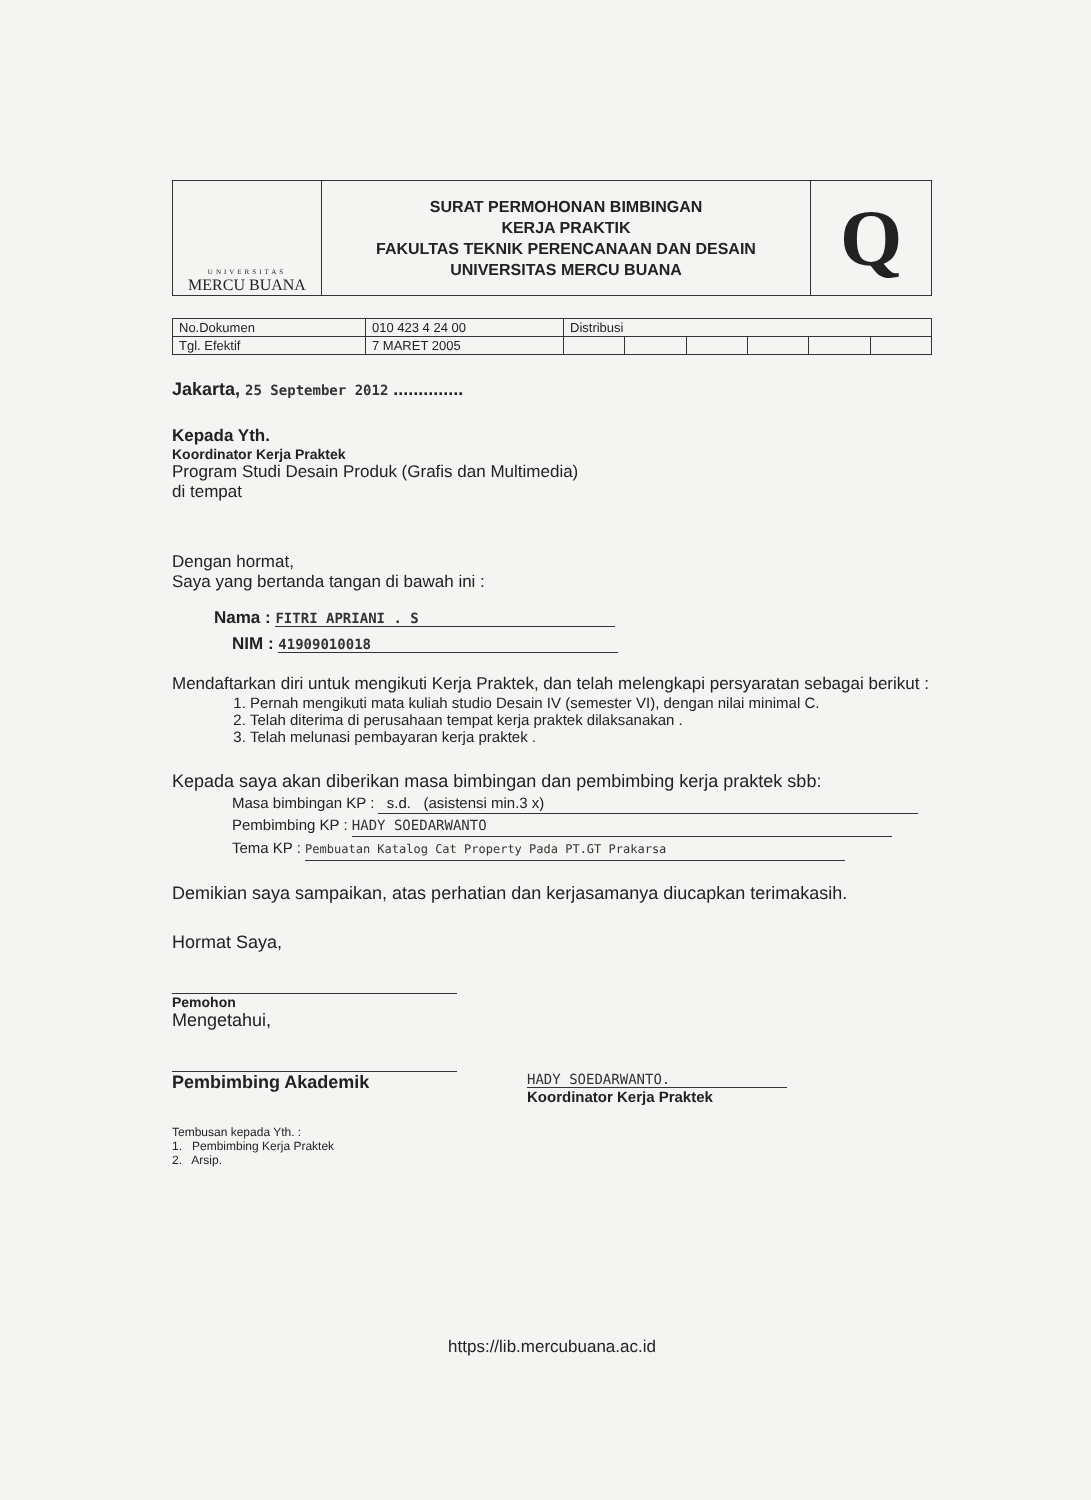| UNIVERSITAS MERCU BUANA | SURAT PERMOHONAN BIMBINGAN KERJA PRAKTIK FAKULTAS TEKNIK PERENCANAAN DAN DESAIN UNIVERSITAS MERCU BUANA | Q |
| No.Dokumen | 010 423 4 24 00 | Distribusi | | | | | |
| Tgl. Efektif | 7 MARET 2005 | | | | | | |
Jakarta, 25 September 2012 ..............
Kepada Yth.
Koordinator Kerja Praktek
Program Studi Desain Produk (Grafis dan Multimedia)
di tempat
Dengan hormat,
Saya yang bertanda tangan di bawah ini :
Nama : FITRI APRIANI . S
NIM : 41909010018
Mendaftarkan diri untuk mengikuti Kerja Praktek, dan telah melengkapi persyaratan sebagai berikut :
1. Pernah mengikuti mata kuliah studio Desain IV (semester VI), dengan nilai minimal C.
2. Telah diterima di perusahaan tempat kerja praktek dilaksanakan .
3. Telah melunasi pembayaran kerja praktek .
Kepada saya akan diberikan masa bimbingan dan pembimbing kerja praktek sbb:
Masa bimbingan KP : s.d. (asistensi min.3 x)
Pembimbing KP : HADY SOEDARWANTO
Tema KP : Pembuatan Katalog Cat Property Pada PT.GT Prakarsa
Demikian saya sampaikan, atas perhatian dan kerjasamanya diucapkan terimakasih.
Hormat Saya,
Pemohon
Mengetahui,
Pembimbing Akademik
HADY SOEDARWANTO.
Koordinator Kerja Praktek
Tembusan kepada Yth. :
1. Pembimbing Kerja Praktek
2. Arsip.
https://lib.mercubuana.ac.id